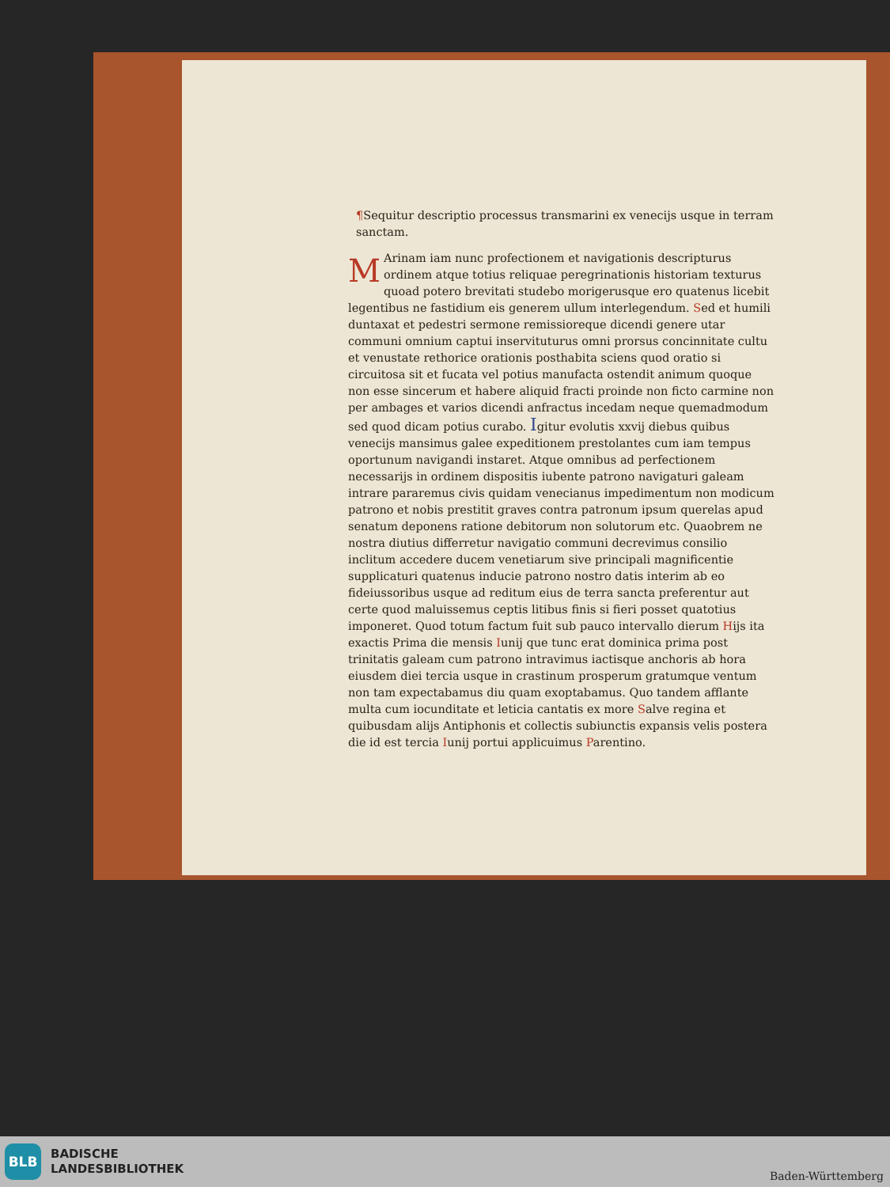¶Sequitur descriptio processus transmarini ex venecijs usque in terram sanctam.
MArinam iam nunc profectionem et navigationis descripturus ordinem atque totius reliquae peregrinationis historiam texturus quoad potero brevitati studebo morigerusque ero quatenus licebit legentibus ne fastidium eis generem ullum interlegendum. Sed et humili duntaxat et pedestri sermone remissioreque dicendi genere utar communi omnium captui inservituturus omni prorsus concinnitate cultu et venustate rethorice orationis posthabita sciens quod oratio si circuitosa sit et fucata vel potius manufacta ostendit animum quoque non esse sincerum et habere aliquid fracti proinde non ficto carmine non per ambages et varios dicendi anfractus incedam neque quemadmodum sed quod dicam potius curabo. Igitur evolutis xxvij diebus quibus venecijs mansimus galee expeditionem prestolantes cum iam tempus oportunum navigandi instaret. Atque omnibus ad perfectionem necessarijs in ordinem dispositis iubente patrono navigaturi galeam intrare pararemus civis quidam venecianus impedimentum non modicum patrono et nobis prestitit graves contra patronum ipsum querelas apud senatum deponens ratione debitorum non solutorum etc. Quaobrem ne nostra diutius differretur navigatio communi decrevimus consilio inclitum accedere ducem venetiarum sive principali magnificentie supplicaturi quatenus inducie patrono nostro datis interim ab eo fideiussoribus usque ad reditum eius de terra sancta preferentur aut certe quod maluissemus ceptis litibus finis si fieri posset quatotius imponeret. Quod totum factum fuit sub pauco intervallo dierum Hijs ita exactis Prima die mensis Iunij que tunc erat dominica prima post trinitatis galeam cum patrono intravimus iactisque anchoris ab hora eiusdem diei tercia usque in crastinum prosperum gratumque ventum non tam expectabamus diu quam exoptabamus. Quo tandem afflante multa cum iocunditate et leticia cantatis ex more Salve regina et quibusdam alijs Antiphonis et collectis subiunctis expansis velis postera die id est tercia Iunij portui applicuimus Parentino.
BLB
BADISCHE
LANDESBIBLIOTHEK
Baden-Württemberg